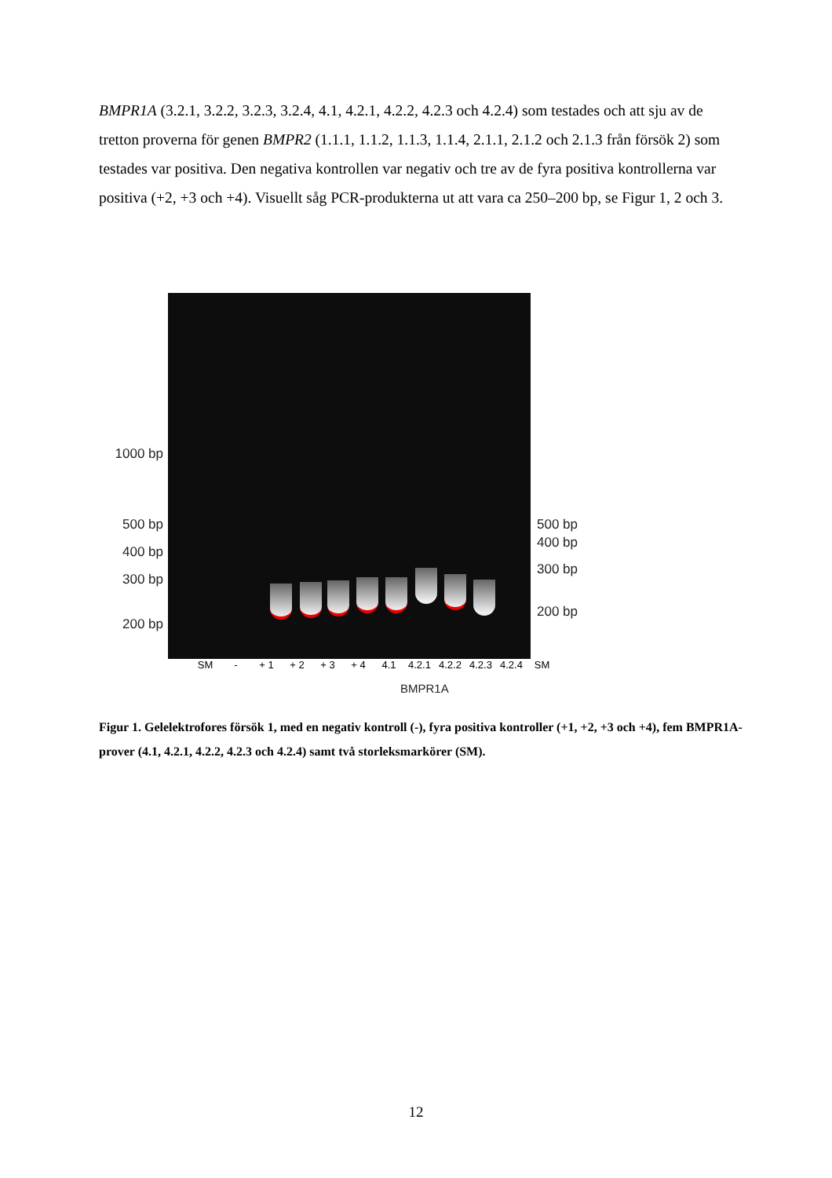BMPR1A (3.2.1, 3.2.2, 3.2.3, 3.2.4, 4.1, 4.2.1, 4.2.2, 4.2.3 och 4.2.4) som testades och att sju av de tretton proverna för genen BMPR2 (1.1.1, 1.1.2, 1.1.3, 1.1.4, 2.1.1, 2.1.2 och 2.1.3 från försök 2) som testades var positiva. Den negativa kontrollen var negativ och tre av de fyra positiva kontrollerna var positiva (+2, +3 och +4). Visuellt såg PCR-produkterna ut att vara ca 250–200 bp, se Figur 1, 2 och 3.
1000 bp
500 bp
400 bp
300 bp
200 bp
500 bp
400 bp
300 bp
200 bp
SM - + 1 + 2 + 3 + 4 4.1 4.2.1 4.2.2 4.2.3 4.2.4 SM
BMPR1A
Figur 1. Gelelektrofores försök 1, med en negativ kontroll (-), fyra positiva kontroller (+1, +2, +3 och +4), fem BMPR1A-prover (4.1, 4.2.1, 4.2.2, 4.2.3 och 4.2.4) samt två storleksmarkörer (SM).
12